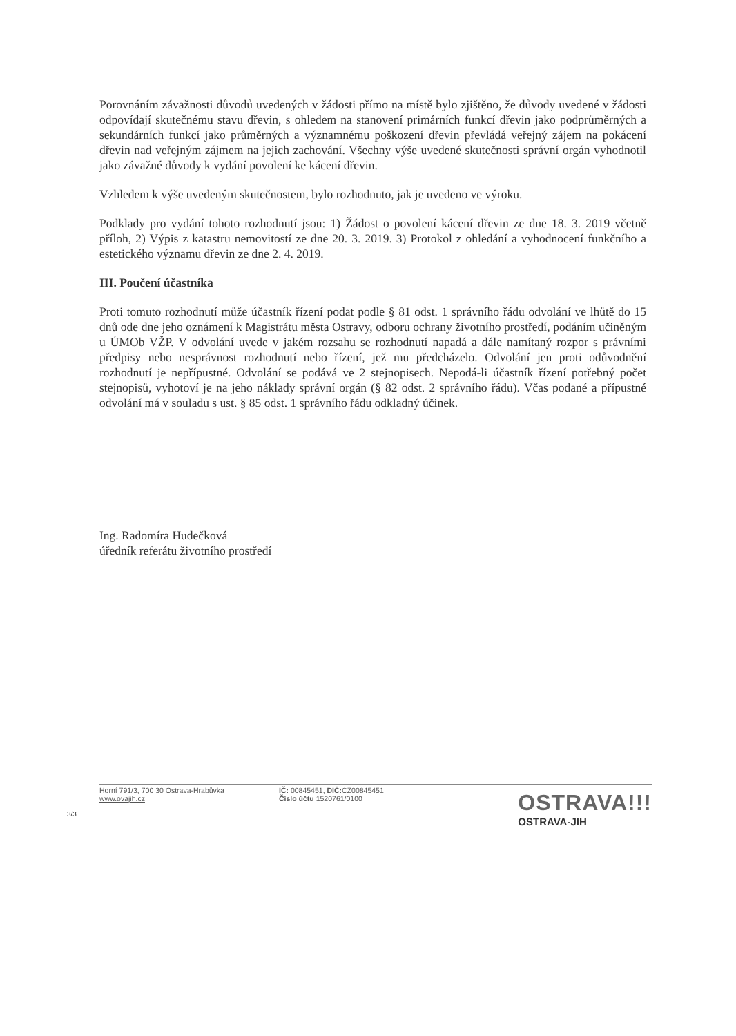Porovnáním závažnosti důvodů uvedených v žádosti přímo na místě bylo zjištěno, že důvody uvedené v žádosti odpovídají skutečnému stavu dřevin, s ohledem na stanovení primárních funkcí dřevin jako podprůměrných a sekundárních funkcí jako průměrných a významnému poškození dřevin převládá veřejný zájem na pokácení dřevin nad veřejným zájmem na jejich zachování. Všechny výše uvedené skutečnosti správní orgán vyhodnotil jako závažné důvody k vydání povolení ke kácení dřevin.
Vzhledem k výše uvedeným skutečnostem, bylo rozhodnuto, jak je uvedeno ve výroku.
Podklady pro vydání tohoto rozhodnutí jsou: 1) Žádost o povolení kácení dřevin ze dne 18. 3. 2019 včetně příloh, 2) Výpis z katastru nemovitostí ze dne 20. 3. 2019. 3) Protokol z ohledání a vyhodnocení funkčního a estetického významu dřevin ze dne 2. 4. 2019.
III. Poučení účastníka
Proti tomuto rozhodnutí může účastník řízení podat podle § 81 odst. 1 správního řádu odvolání ve lhůtě do 15 dnů ode dne jeho oznámení k Magistrátu města Ostravy, odboru ochrany životního prostředí, podáním učiněným u ÚMOb VŽP. V odvolání uvede v jakém rozsahu se rozhodnutí napadá a dále namítaný rozpor s právními předpisy nebo nesprávnost rozhodnutí nebo řízení, jež mu předcházelo. Odvolání jen proti odůvodnění rozhodnutí je nepřípustné. Odvolání se podává ve 2 stejnopisech. Nepodá-li účastník řízení potřebný počet stejnopisů, vyhotoví je na jeho náklady správní orgán (§ 82 odst. 2 správního řádu). Včas podané a přípustné odvolání má v souladu s ust. § 85 odst. 1 správního řádu odkladný účinek.
Ing. Radomíra Hudečková
úředník referátu životního prostředí
Horní 791/3, 700 30 Ostrava-Hrabůvka
www.ovajih.cz
IČ: 00845451, DIČ: CZ00845451
Číslo účtu 1520761/0100
OSTRAVA!!!
OSTRAVA-JIH
3/3